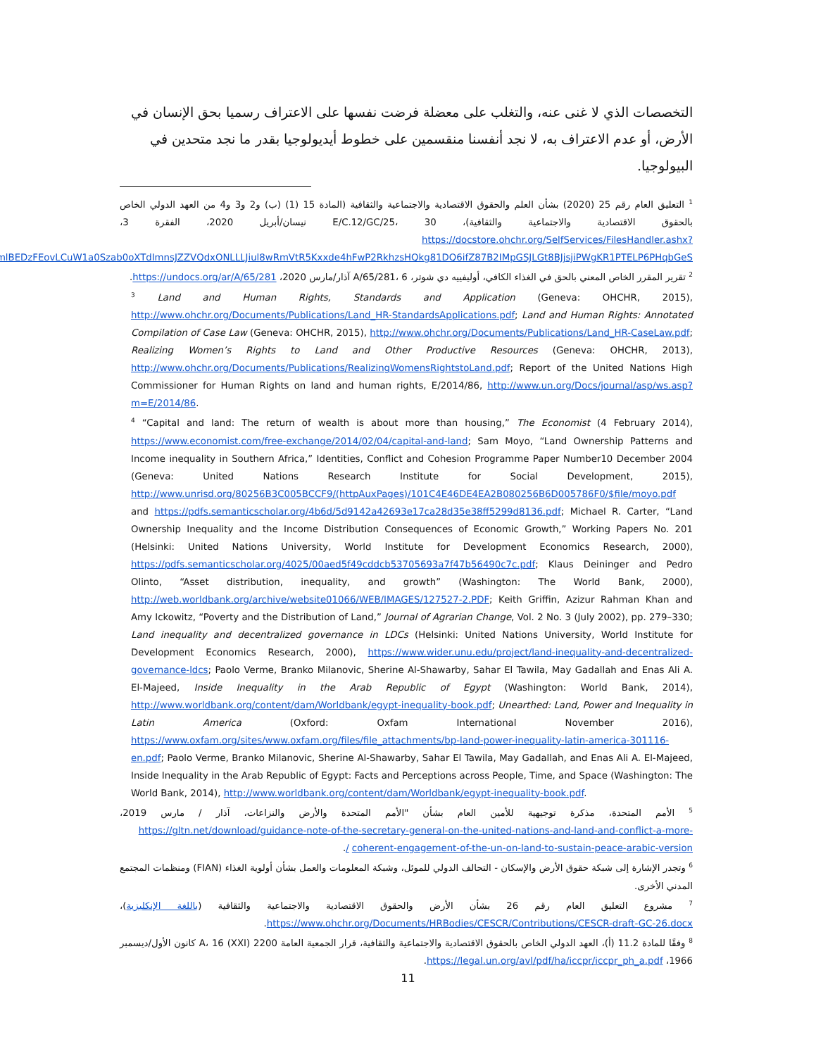التخصصات الذي لا غنى عنه، والتغلب على معضلة فرضت نفسها على الاعتراف رسميا بحق الإنسان في الأرض، أو عدم الاعتراف به، لا نجد أنفسنا منقسمين على خطوط أيديولوجيا بقدر ما نجد متحدين في البيولوجيا.
<sup>1</sup> التعليق العام رقم 25 (2020) بشأن العلم والحقوق الاقتصادية والاجتماعية والثقافية (المادة 15 (1) (ب) و2 و3 و4 من العهد الدولي الخاص بالحقوق الاقتصادية والاجتماعية والثقافية)، E/C.12/GC/25، 30 نيسان/أبريل 2020، الفقرة 3، https://docstore.ohchr.org/SelfServices/FilesHandler.ashx?enc=4slQ6QSmlBEDzFEovLCuW1a0Szab0oXTdImnsJZZVQdxONLLLJiul8wRmVtR5Kxxde4hFwP2RkhzsHQkg81DQ6ifZ87B2IMpGSJLGt8BJjsjiPWgKR1PTELP6PHqbGeS.
<sup>2</sup> تقرير المقرر الخاص المعني بالحق في الغذاء الكافي، أوليفييه دي شوتر، A/65/281، 6 آذار/مارس 2020، https://undocs.org/ar/A/65/281.
<sup>3</sup> Land and Human Rights, Standards and Application (Geneva: OHCHR, 2015), http://www.ohchr.org/Documents/Publications/Land_HR-StandardsApplications.pdf; Land and Human Rights: Annotated Compilation of Case Law (Geneva: OHCHR, 2015), http://www.ohchr.org/Documents/Publications/Land_HR-CaseLaw.pdf; Realizing Women’s Rights to Land and Other Productive Resources (Geneva: OHCHR, 2013), http://www.ohchr.org/Documents/Publications/RealizingWomensRightstoLand.pdf; Report of the United Nations High Commissioner for Human Rights on land and human rights, E/2014/86, http://www.un.org/Docs/journal/asp/ws.asp?m=E/2014/86.
<sup>4</sup> “Capital and land: The return of wealth is about more than housing,” The Economist (4 February 2014), https://www.economist.com/free-exchange/2014/02/04/capital-and-land; Sam Moyo, “Land Ownership Patterns and Income inequality in Southern Africa,” Identities, Conflict and Cohesion Programme Paper Number10 December 2004 (Geneva: United Nations Research Institute for Social Development, 2015), http://www.unrisd.org/80256B3C005BCCF9/(httpAuxPages)/101C4E46DE4EA2B080256B6D005786F0/$file/moyo.pdf and https://pdfs.semanticscholar.org/4b6d/5d9142a42693e17ca28d35e38ff5299d8136.pdf; Michael R. Carter, “Land Ownership Inequality and the Income Distribution Consequences of Economic Growth,” Working Papers No. 201 (Helsinki: United Nations University, World Institute for Development Economics Research, 2000), https://pdfs.semanticscholar.org/4025/00aed5f49cddcb53705693a7f47b56490c7c.pdf; Klaus Deininger and Pedro Olinto, “Asset distribution, inequality, and growth” (Washington: The World Bank, 2000), http://web.worldbank.org/archive/website01066/WEB/IMAGES/127527-2.PDF; Keith Griffin, Azizur Rahman Khan and Amy Ickowitz, “Poverty and the Distribution of Land,” Journal of Agrarian Change, Vol. 2 No. 3 (July 2002), pp. 279–330; Land inequality and decentralized governance in LDCs (Helsinki: United Nations University, World Institute for Development Economics Research, 2000), https://www.wider.unu.edu/project/land-inequality-and-decentralized-governance-ldcs; Paolo Verme, Branko Milanovic, Sherine Al-Shawarby, Sahar El Tawila, May Gadallah and Enas Ali A. El-Majeed, Inside Inequality in the Arab Republic of Egypt (Washington: World Bank, 2014), http://www.worldbank.org/content/dam/Worldbank/egypt-inequality-book.pdf; Unearthed: Land, Power and Inequality in Latin America (Oxford: Oxfam International November 2016), https://www.oxfam.org/sites/www.oxfam.org/files/file_attachments/bp-land-power-inequality-latin-america-301116-en.pdf; Paolo Verme, Branko Milanovic, Sherine Al-Shawarby, Sahar El Tawila, May Gadallah, and Enas Ali A. El-Majeed, Inside Inequality in the Arab Republic of Egypt: Facts and Perceptions across People, Time, and Space (Washington: The World Bank, 2014), http://www.worldbank.org/content/dam/Worldbank/egypt-inequality-book.pdf.
<sup>5</sup> الأمم المتحدة، مذكرة توجيهية للأمين العام بشأن "الأمم المتحدة والأرض والنزاعات، آذار / مارس 2019، https://gltn.net/download/guidance-note-of-the-secretary-general-on-the-united-nations-and-land-and-conflict-a-more-coherent-engagement-of-the-un-on-land-to-sustain-peace-arabic-version /.
<sup>6</sup> وتجدر الإشارة إلى شبكة حقوق الأرض والإسكان - التحالف الدولي للموئل، وشبكة المعلومات والعمل بشأن أولوية الغذاء (FIAN) ومنظمات المجتمع المدني الأخرى.
<sup>7</sup> مشروع التعليق العام رقم 26 بشأن الأرض والحقوق الاقتصادية والاجتماعية والثقافية (باللغة الإنكليزية)، https://www.ohchr.org/Documents/HRBodies/CESCR/Contributions/CESCR-draft-GC-26.docx.
<sup>8</sup> وفقًا للمادة 11.2 (أ)، العهد الدولي الخاص بالحقوق الاقتصادية والاجتماعية والثقافية، قرار الجمعية العامة 2200 (XXI) A، 16 كانون الأول/ديسمبر 1966، https://legal.un.org/avl/pdf/ha/iccpr/iccpr_ph_a.pdf.
11